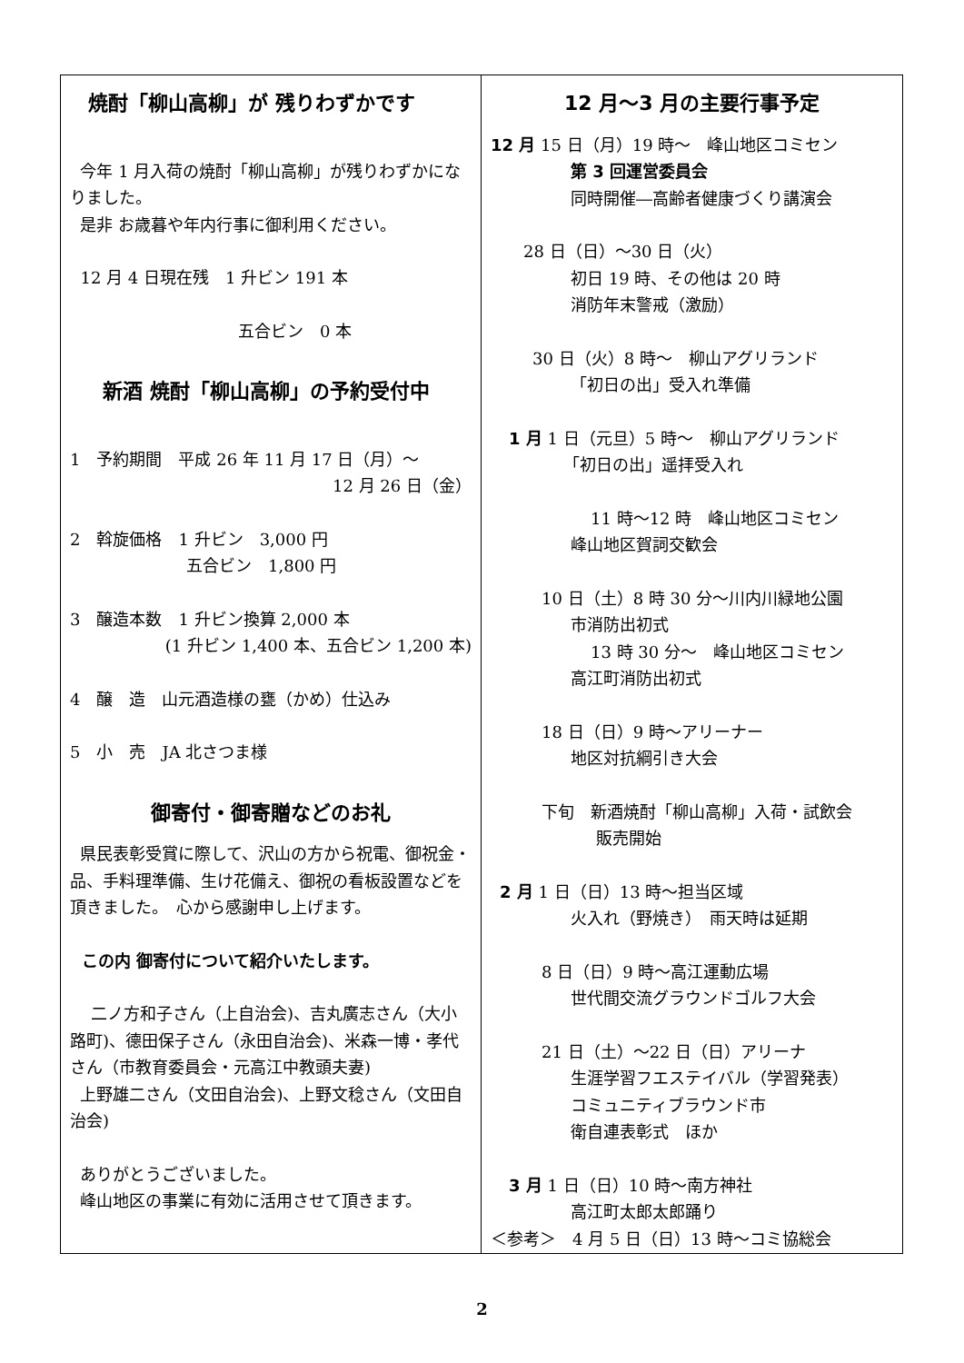焼酎「柳山高柳」が 残りわずかです
今年 1 月入荷の焼酎「柳山高柳」が残りわずかになりました。
是非 お歳暮や年内行事に御利用ください。
12 月 4 日現在残　1 升ビン 191 本
五合ビン　0 本
新酒 焼酎「柳山高柳」の予約受付中
1　予約期間　平成 26 年 11 月 17 日（月）～
12 月 26 日（金）
2　斡旋価格　1 升ビン　3,000 円
五合ビン　1,800 円
3　醸造本数　1 升ビン換算 2,000 本
(1 升ビン 1,400 本、五合ビン 1,200 本)
4　醸　造　山元酒造様の甕（かめ）仕込み
5　小　売　JA 北さつま様
御寄付・御寄贈などのお礼
県民表彰受賞に際して、沢山の方から祝電、御祝金・品、手料理準備、生け花備え、御祝の看板設置などを頂きました。　心から感謝申し上げます。
この内 御寄付について紹介いたします。
二ノ方和子さん（上自治会)、吉丸廣志さん（大小路町)、德田保子さん（永田自治会)、米森一博・孝代さん（市教育委員会・元高江中教頭夫妻)
上野雄二さん（文田自治会)、上野文稔さん（文田自治会)
ありがとうございました。
峰山地区の事業に有効に活用させて頂きます。
12 月～3 月の主要行事予定
12 月 15 日（月）19 時～　峰山地区コミセン
第 3 回運営委員会
同時開催―高齢者健康づくり講演会
28 日（日）～30 日（火）
初日 19 時、その他は 20 時
消防年末警戒（激励）
30 日（火）8 時～　柳山アグリランド
「初日の出」受入れ準備
1 月 1 日（元旦）5 時～　柳山アグリランド
「初日の出」遥拝受入れ
11 時～12 時　峰山地区コミセン
峰山地区賀詞交歓会
10 日（土）8 時 30 分～川内川緑地公園
市消防出初式
13 時 30 分～　峰山地区コミセン
高江町消防出初式
18 日（日）9 時～アリーナー
地区対抗綱引き大会
下旬　新酒焼酎「柳山高柳」入荷・試飲会
販売開始
2 月 1 日（日）13 時～担当区域
火入れ（野焼き）　雨天時は延期
8 日（日）9 時～高江運動広場
世代間交流グラウンドゴルフ大会
21 日（土）～22 日（日）アリーナ
生涯学習フエステイバル（学習発表）
コミュニティブラウンド市
衛自連表彰式　ほか
3 月 1 日（日）10 時～南方神社
高江町太郎太郎踊り
＜参考＞　4 月 5 日（日）13 時～コミ協総会
2